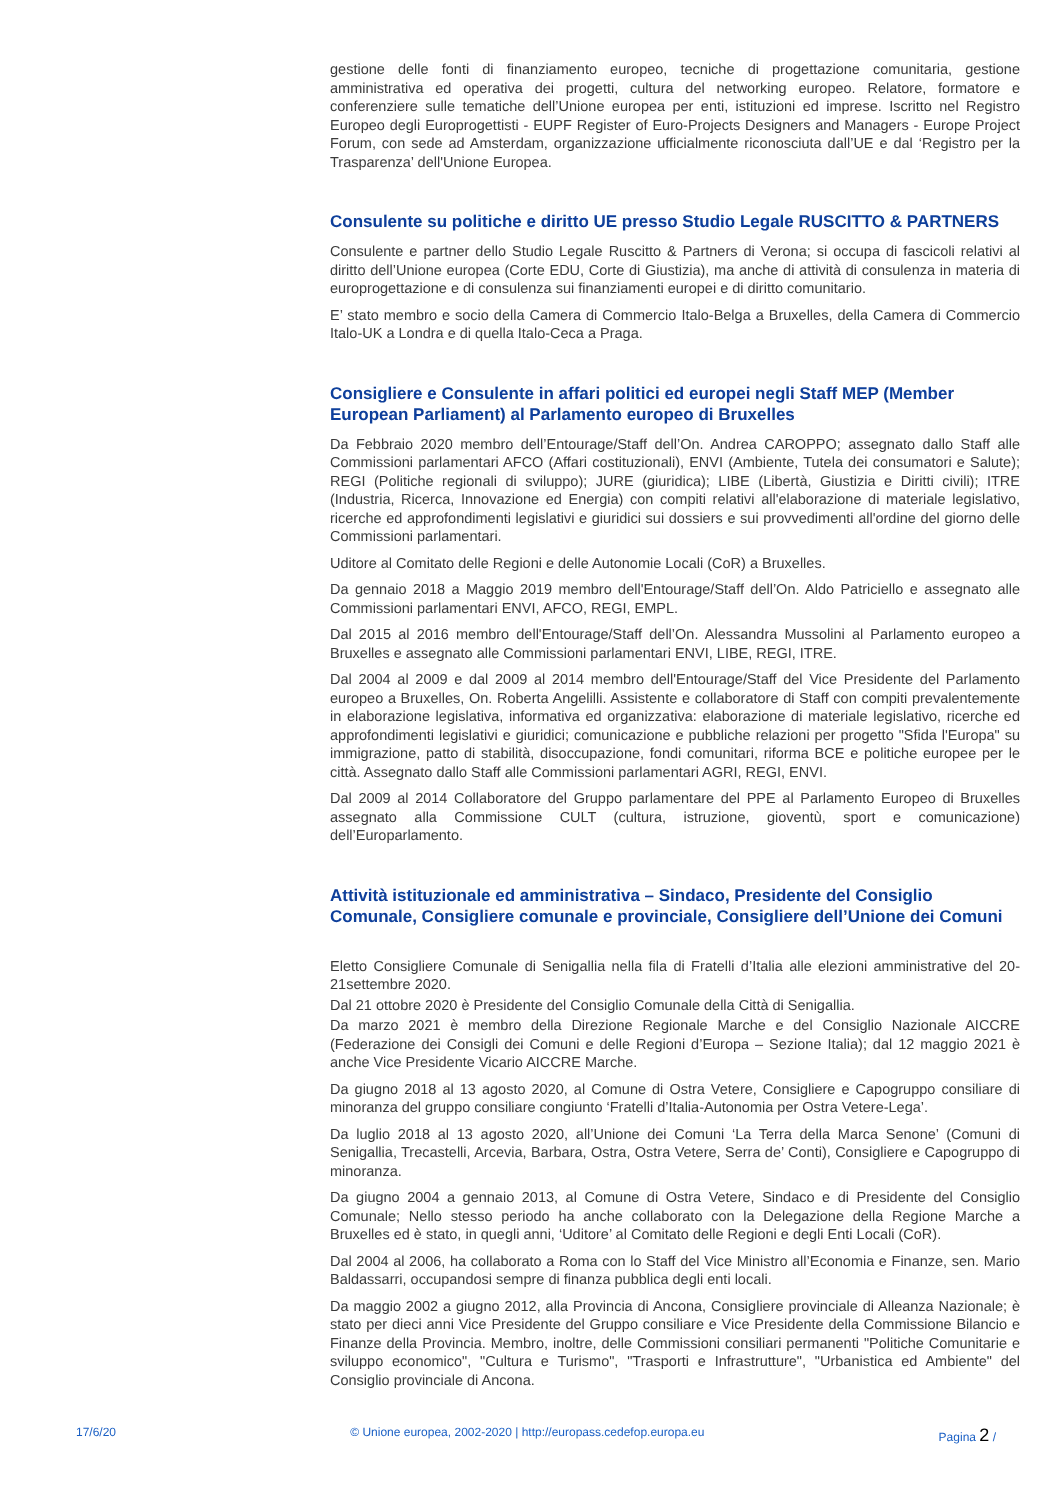gestione delle fonti di finanziamento europeo, tecniche di progettazione comunitaria, gestione amministrativa ed operativa dei progetti, cultura del networking europeo. Relatore, formatore e conferenziere sulle tematiche dell’Unione europea per enti, istituzioni ed imprese. Iscritto nel Registro Europeo degli Europrogettisti - EUPF Register of Euro-Projects Designers and Managers - Europe Project Forum, con sede ad Amsterdam, organizzazione ufficialmente riconosciuta dall’UE e dal ‘Registro per la Trasparenza’ dell'Unione Europea.
Consulente su politiche e diritto UE presso Studio Legale RUSCITTO & PARTNERS
Consulente e partner dello Studio Legale Ruscitto & Partners di Verona; si occupa di fascicoli relativi al diritto dell’Unione europea (Corte EDU, Corte di Giustizia), ma anche di attività di consulenza in materia di europrogettazione e di consulenza sui finanziamenti europei e di diritto comunitario.
E’ stato membro e socio della Camera di Commercio Italo-Belga a Bruxelles, della Camera di Commercio Italo-UK a Londra e di quella Italo-Ceca a Praga.
Consigliere e Consulente in affari politici ed europei negli Staff MEP (Member European Parliament) al Parlamento europeo di Bruxelles
Da Febbraio 2020 membro dell’Entourage/Staff dell’On. Andrea CAROPPO; assegnato dallo Staff alle Commissioni parlamentari AFCO (Affari costituzionali), ENVI (Ambiente, Tutela dei consumatori e Salute); REGI (Politiche regionali di sviluppo); JURE (giuridica); LIBE (Libertà, Giustizia e Diritti civili); ITRE (Industria, Ricerca, Innovazione ed Energia) con compiti relativi all'elaborazione di materiale legislativo, ricerche ed approfondimenti legislativi e giuridici sui dossiers e sui provvedimenti all'ordine del giorno delle Commissioni parlamentari.
Uditore al Comitato delle Regioni e delle Autonomie Locali (CoR) a Bruxelles.
Da gennaio 2018 a Maggio 2019 membro dell'Entourage/Staff dell’On. Aldo Patriciello e assegnato alle Commissioni parlamentari ENVI, AFCO, REGI, EMPL.
Dal 2015 al 2016 membro dell'Entourage/Staff dell’On. Alessandra Mussolini al Parlamento europeo a Bruxelles e assegnato alle Commissioni parlamentari ENVI, LIBE, REGI, ITRE.
Dal 2004 al 2009 e dal 2009 al 2014 membro dell'Entourage/Staff del Vice Presidente del Parlamento europeo a Bruxelles, On. Roberta Angelilli. Assistente e collaboratore di Staff con compiti prevalentemente in elaborazione legislativa, informativa ed organizzativa: elaborazione di materiale legislativo, ricerche ed approfondimenti legislativi e giuridici; comunicazione e pubbliche relazioni per progetto "Sfida l'Europa" su immigrazione, patto di stabilità, disoccupazione, fondi comunitari, riforma BCE e politiche europee per le città. Assegnato dallo Staff alle Commissioni parlamentari AGRI, REGI, ENVI.
Dal 2009 al 2014 Collaboratore del Gruppo parlamentare del PPE al Parlamento Europeo di Bruxelles assegnato alla Commissione CULT (cultura, istruzione, gioventù, sport e comunicazione) dell’Europarlamento.
Attività istituzionale ed amministrativa – Sindaco, Presidente del Consiglio Comunale, Consigliere comunale e provinciale, Consigliere dell’Unione dei Comuni
Eletto Consigliere Comunale di Senigallia nella fila di Fratelli d’Italia alle elezioni amministrative del 20-21settembre 2020.
Dal 21 ottobre 2020 è Presidente del Consiglio Comunale della Città di Senigallia.
Da marzo 2021 è membro della Direzione Regionale Marche e del Consiglio Nazionale AICCRE (Federazione dei Consigli dei Comuni e delle Regioni d’Europa – Sezione Italia); dal 12 maggio 2021 è anche Vice Presidente Vicario AICCRE Marche.
Da giugno 2018 al 13 agosto 2020, al Comune di Ostra Vetere, Consigliere e Capogruppo consiliare di minoranza del gruppo consiliare congiunto ‘Fratelli d’Italia-Autonomia per Ostra Vetere-Lega’.
Da luglio 2018 al 13 agosto 2020, all’Unione dei Comuni ‘La Terra della Marca Senone’ (Comuni di Senigallia, Trecastelli, Arcevia, Barbara, Ostra, Ostra Vetere, Serra de’ Conti), Consigliere e Capogruppo di minoranza.
Da giugno 2004 a gennaio 2013, al Comune di Ostra Vetere, Sindaco e di Presidente del Consiglio Comunale; Nello stesso periodo ha anche collaborato con la Delegazione della Regione Marche a Bruxelles ed è stato, in quegli anni, ‘Uditore’ al Comitato delle Regioni e degli Enti Locali (CoR).
Dal 2004 al 2006, ha collaborato a Roma con lo Staff del Vice Ministro all’Economia e Finanze, sen. Mario Baldassarri, occupandosi sempre di finanza pubblica degli enti locali.
Da maggio 2002 a giugno 2012, alla Provincia di Ancona, Consigliere provinciale di Alleanza Nazionale; è stato per dieci anni Vice Presidente del Gruppo consiliare e Vice Presidente della Commissione Bilancio e Finanze della Provincia. Membro, inoltre, delle Commissioni consiliari permanenti "Politiche Comunitarie e sviluppo economico", "Cultura e Turismo", "Trasporti e Infrastrutture", "Urbanistica ed Ambiente" del Consiglio provinciale di Ancona.
17/6/20 © Unione europea, 2002-2020 | http://europass.cedefop.europa.eu Pagina 2 /